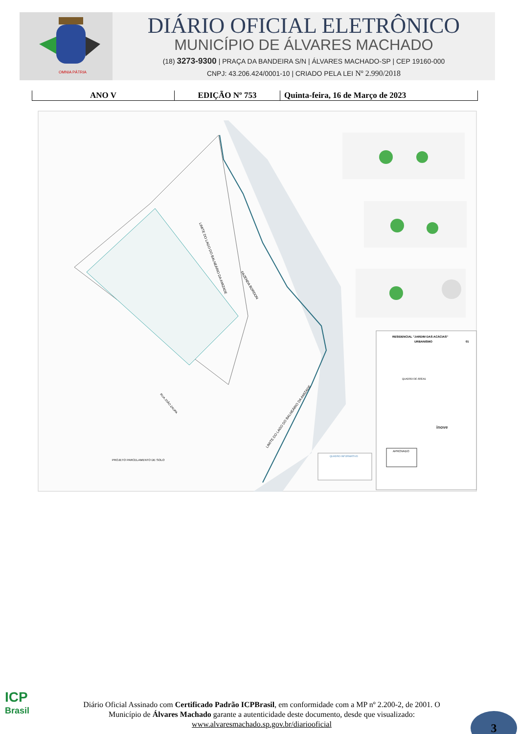OMNIA PÁTRIA
DIÁRIO OFICIAL ELETRÔNICO
MUNICÍPIO DE ÁLVARES MACHADO
(18) 3273-9300 | PRAÇA DA BANDEIRA S/N | ÁLVARES MACHADO-SP | CEP 19160-000
CNPJ: 43.206.424/0001-10 | CRIADO PELA LEI Nº 2.990/2018
ANO V EDIÇÃO Nº 753 Quinta-feira, 16 de Março de 2023
LIMITE DO LAGO DO BALNEÁRIO DA AMIZADE
FAZENDA BORDON
RUA JOÃO ZAUPA
LIMITE DO LAGO DO BALNEÁRIO DA AMIZADE
PROJETO PARCELAMENTO DE SOLO
RESIDENCIAL "JARDIM DAS ACÁCIAS"
URBANISMO
01
QUADRO DE ÁREAS
inove
APROVADO
QUADRO INFORMATIVO
ICP
Brasil
Diário Oficial Assinado com Certificado Padrão ICPBrasil, em conformidade com a MP nº 2.200-2, de 2001. O Município de Álvares Machado garante a autenticidade deste documento, desde que visualizado: www.alvaresmachado.sp.gov.br/diariooficial
3